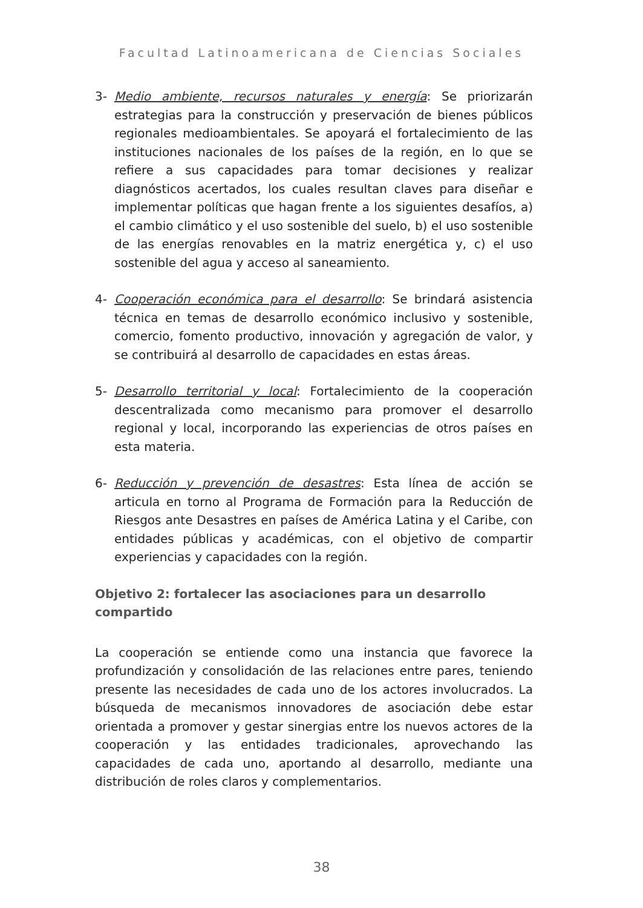Facultad Latinoamericana de Ciencias Sociales
3- Medio ambiente, recursos naturales y energía: Se priorizarán estrategias para la construcción y preservación de bienes públicos regionales medioambientales. Se apoyará el fortalecimiento de las instituciones nacionales de los países de la región, en lo que se refiere a sus capacidades para tomar decisiones y realizar diagnósticos acertados, los cuales resultan claves para diseñar e implementar políticas que hagan frente a los siguientes desafíos, a) el cambio climático y el uso sostenible del suelo, b) el uso sostenible de las energías renovables en la matriz energética y, c) el uso sostenible del agua y acceso al saneamiento.
4- Cooperación económica para el desarrollo: Se brindará asistencia técnica en temas de desarrollo económico inclusivo y sostenible, comercio, fomento productivo, innovación y agregación de valor, y se contribuirá al desarrollo de capacidades en estas áreas.
5- Desarrollo territorial y local: Fortalecimiento de la cooperación descentralizada como mecanismo para promover el desarrollo regional y local, incorporando las experiencias de otros países en esta materia.
6- Reducción y prevención de desastres: Esta línea de acción se articula en torno al Programa de Formación para la Reducción de Riesgos ante Desastres en países de América Latina y el Caribe, con entidades públicas y académicas, con el objetivo de compartir experiencias y capacidades con la región.
Objetivo 2: fortalecer las asociaciones para un desarrollo compartido
La cooperación se entiende como una instancia que favorece la profundización y consolidación de las relaciones entre pares, teniendo presente las necesidades de cada uno de los actores involucrados. La búsqueda de mecanismos innovadores de asociación debe estar orientada a promover y gestar sinergias entre los nuevos actores de la cooperación y las entidades tradicionales, aprovechando las capacidades de cada uno, aportando al desarrollo, mediante una distribución de roles claros y complementarios.
38